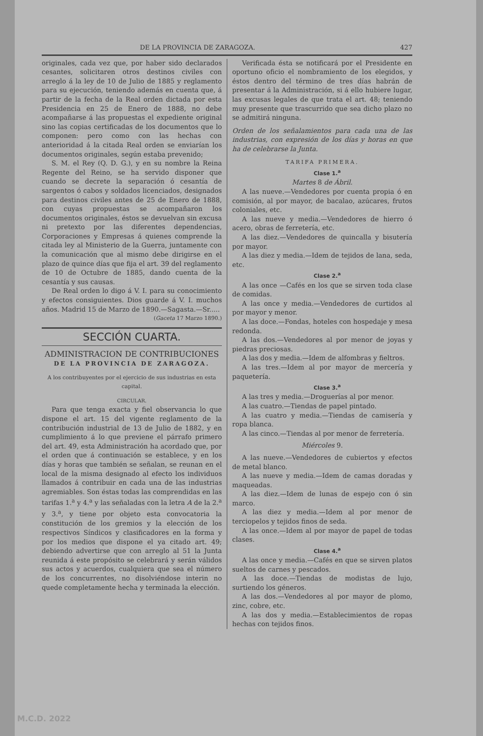DE LA PROVINCIA DE ZARAGOZA. 427
originales, cada vez que, por haber sido declarados cesantes, solicitaren otros destinos civiles con arreglo á la ley de 10 de Julio de 1885 y reglamento para su ejecución, teniendo además en cuenta que, á partir de la fecha de la Real orden dictada por esta Presidencia en 25 de Enero de 1888, no debe acompañarse á las propuestas el expediente original sino las copias certificadas de los documentos que lo componen: pero como con las hechas con anterioridad á la citada Real orden se enviarían los documentos originales, según estaba prevenido;
S. M. el Rey (Q. D. G.), y en su nombre la Reina Regente del Reino, se ha servido disponer que cuando se decrete la separación ó cesantía de sargentos ó cabos y soldados licenciados, designados para destinos civiles antes de 25 de Enero de 1888, con cuyas propuestas se acompañaron los documentos originales, éstos se devuelvan sin excusa ni pretexto por las diferentes dependencias, Corporaciones y Empresas á quienes comprende la citada ley al Ministerio de la Guerra, juntamente con la comunicación que al mismo debe dirigirse en el plazo de quince días que fija el art. 39 del reglamento de 10 de Octubre de 1885, dando cuenta de la cesantía y sus causas.
De Real orden lo digo á V. I. para su conocimiento y efectos consiguientes. Dios guarde á V. I. muchos años. Madrid 15 de Marzo de 1890.—Sagasta.—Sr.....
(Gaceta 17 Marzo 1890.)
SECCIÓN CUARTA.
ADMINISTRACION DE CONTRIBUCIONES
DE LA PROVINCIA DE ZARAGOZA.
A los contribuyentes por el ejercicio de sus industrias en esta capital.
CIRCULAR.
Para que tenga exacta y fiel observancia lo que dispone el art. 15 del vigente reglamento de la contribución industrial de 13 de Julio de 1882, y en cumplimiento á lo que previene el párrafo primero del art. 49, esta Administración ha acordado que, por el orden que á continuación se establece, y en los días y horas que también se señalan, se reunan en el local de la misma designado al efecto los individuos llamados á contribuir en cada una de las industrias agremiables. Son éstas todas las comprendidas en las tarifas 1.<sup>a</sup> y 4.<sup>a</sup> y las señaladas con la letra A de la 2.<sup>a</sup> y 3.<sup>a</sup>, y tiene por objeto esta convocatoria la constitución de los gremios y la elección de los respectivos Síndicos y clasificadores en la forma y por los medios que dispone el ya citado art. 49; debiendo advertirse que con arreglo al 51 la Junta reunida á este propósito se celebrará y serán válidos sus actos y acuerdos, cualquiera que sea el número de los concurrentes, no disolviéndose interin no quede completamente hecha y terminada la elección.
Verificada ésta se notificará por el Presidente en oportuno oficio el nombramiento de los elegidos, y éstos dentro del término de tres días habrán de presentar á la Administración, si á ello hubiere lugar, las excusas legales de que trata el art. 48; teniendo muy presente que trascurrido que sea dicho plazo no se admitirá ninguna.
Orden de los señalamientos para cada una de las industrias, con expresión de los días y horas en que ha de celebrarse la Junta.
TARIFA PRIMERA.
Clase 1.<sup>a</sup>
Martes 8 de Ábril.
A las nueve.—Vendedores por cuenta propia ó en comisión, al por mayor, de bacalao, azúcares, frutos coloniales, etc.
A las nueve y media.—Vendedores de hierro ó acero, obras de ferretería, etc.
A las diez.—Vendedores de quincalla y bisutería por mayor.
A las diez y media.—Idem de tejidos de lana, seda, etc.
Clase 2.<sup>a</sup>
A las once —Cafés en los que se sirven toda clase de comidas.
A las once y media.—Vendedores de curtidos al por mayor y menor.
A las doce.—Fondas, hoteles con hospedaje y mesa redonda.
A las dos.—Vendedores al por menor de joyas y piedras preciosas.
A las dos y media.—Idem de alfombras y fieltros.
A las tres.—Idem al por mayor de mercería y paquetería.
Clase 3.<sup>a</sup>
A las tres y media.—Droguerías al por menor.
A las cuatro.—Tiendas de papel pintado.
A las cuatro y media.—Tiendas de camisería y ropa blanca.
A las cinco.—Tiendas al por menor de ferretería.
Miércoles 9.
A las nueve.—Vendedores de cubiertos y efectos de metal blanco.
A las nueve y media.—Idem de camas doradas y maqueadas.
A las diez.—Idem de lunas de espejo con ó sin marco.
A las diez y media.—Idem al por menor de terciopelos y tejidos finos de seda.
A las once.—Idem al por mayor de papel de todas clases.
Clase 4.<sup>a</sup>
A las once y media.—Cafés en que se sirven platos sueltos de carnes y pescados.
A las doce.—Tiendas de modistas de lujo, surtiendo los géneros.
A las dos.—Vendedores al por mayor de plomo, zinc, cobre, etc.
A las dos y media.—Establecimientos de ropas hechas con tejidos finos.
M.C.D. 2022